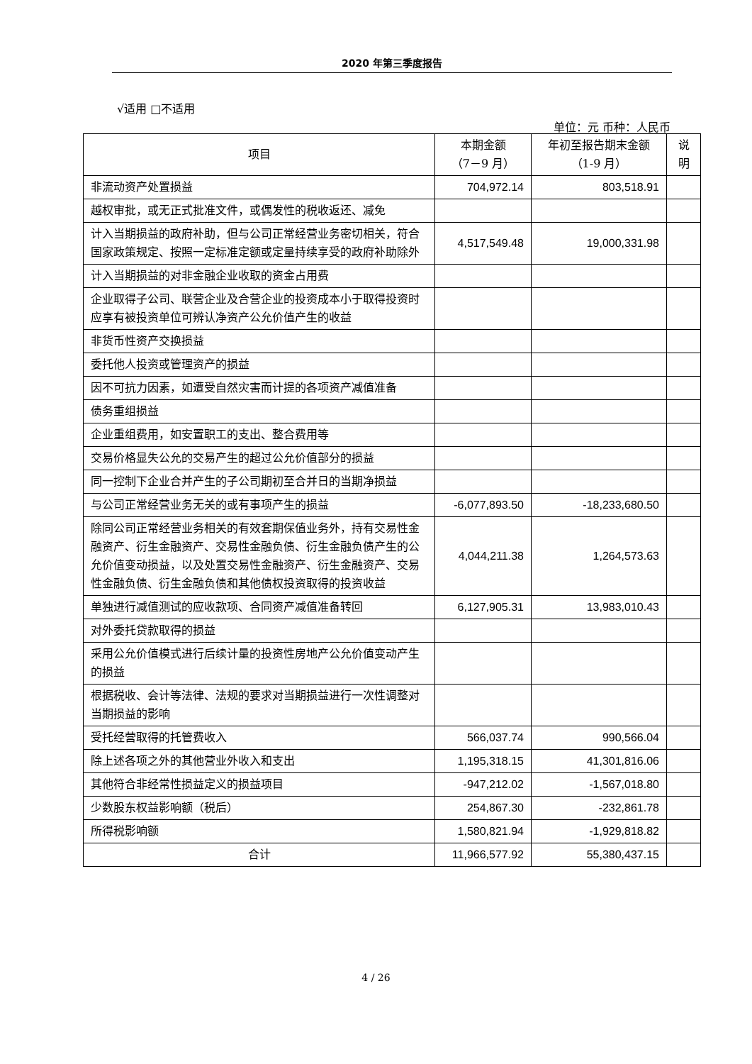2020 年第三季度报告
√适用 □不适用
单位：元 币种：人民币
| 项目 | 本期金额 （7－9 月） | 年初至报告期末金额 （1-9 月） | 说 明 |
| --- | --- | --- | --- |
| 非流动资产处置损益 | 704,972.14 | 803,518.91 | |
| 越权审批，或无正式批准文件，或偶发性的税收返还、减免 | | | |
| 计入当期损益的政府补助，但与公司正常经营业务密切相关，符合国家政策规定、按照一定标准定额或定量持续享受的政府补助除外 | 4,517,549.48 | 19,000,331.98 | |
| 计入当期损益的对非金融企业收取的资金占用费 | | | |
| 企业取得子公司、联营企业及合营企业的投资成本小于取得投资时应享有被投资单位可辨认净资产公允价值产生的收益 | | | |
| 非货币性资产交换损益 | | | |
| 委托他人投资或管理资产的损益 | | | |
| 因不可抗力因素，如遭受自然灾害而计提的各项资产减值准备 | | | |
| 债务重组损益 | | | |
| 企业重组费用，如安置职工的支出、整合费用等 | | | |
| 交易价格显失公允的交易产生的超过公允价值部分的损益 | | | |
| 同一控制下企业合并产生的子公司期初至合并日的当期净损益 | | | |
| 与公司正常经营业务无关的或有事项产生的损益 | -6,077,893.50 | -18,233,680.50 | |
| 除同公司正常经营业务相关的有效套期保值业务外，持有交易性金融资产、衍生金融资产、交易性金融负债、衍生金融负债产生的公允价值变动损益，以及处置交易性金融资产、衍生金融资产、交易性金融负债、衍生金融负债和其他债权投资取得的投资收益 | 4,044,211.38 | 1,264,573.63 | |
| 单独进行减值测试的应收款项、合同资产减值准备转回 | 6,127,905.31 | 13,983,010.43 | |
| 对外委托贷款取得的损益 | | | |
| 采用公允价值模式进行后续计量的投资性房地产公允价值变动产生的损益 | | | |
| 根据税收、会计等法律、法规的要求对当期损益进行一次性调整对当期损益的影响 | | | |
| 受托经营取得的托管费收入 | 566,037.74 | 990,566.04 | |
| 除上述各项之外的其他营业外收入和支出 | 1,195,318.15 | 41,301,816.06 | |
| 其他符合非经常性损益定义的损益项目 | -947,212.02 | -1,567,018.80 | |
| 少数股东权益影响额（税后） | 254,867.30 | -232,861.78 | |
| 所得税影响额 | 1,580,821.94 | -1,929,818.82 | |
| 合计 | 11,966,577.92 | 55,380,437.15 | |
4 / 26